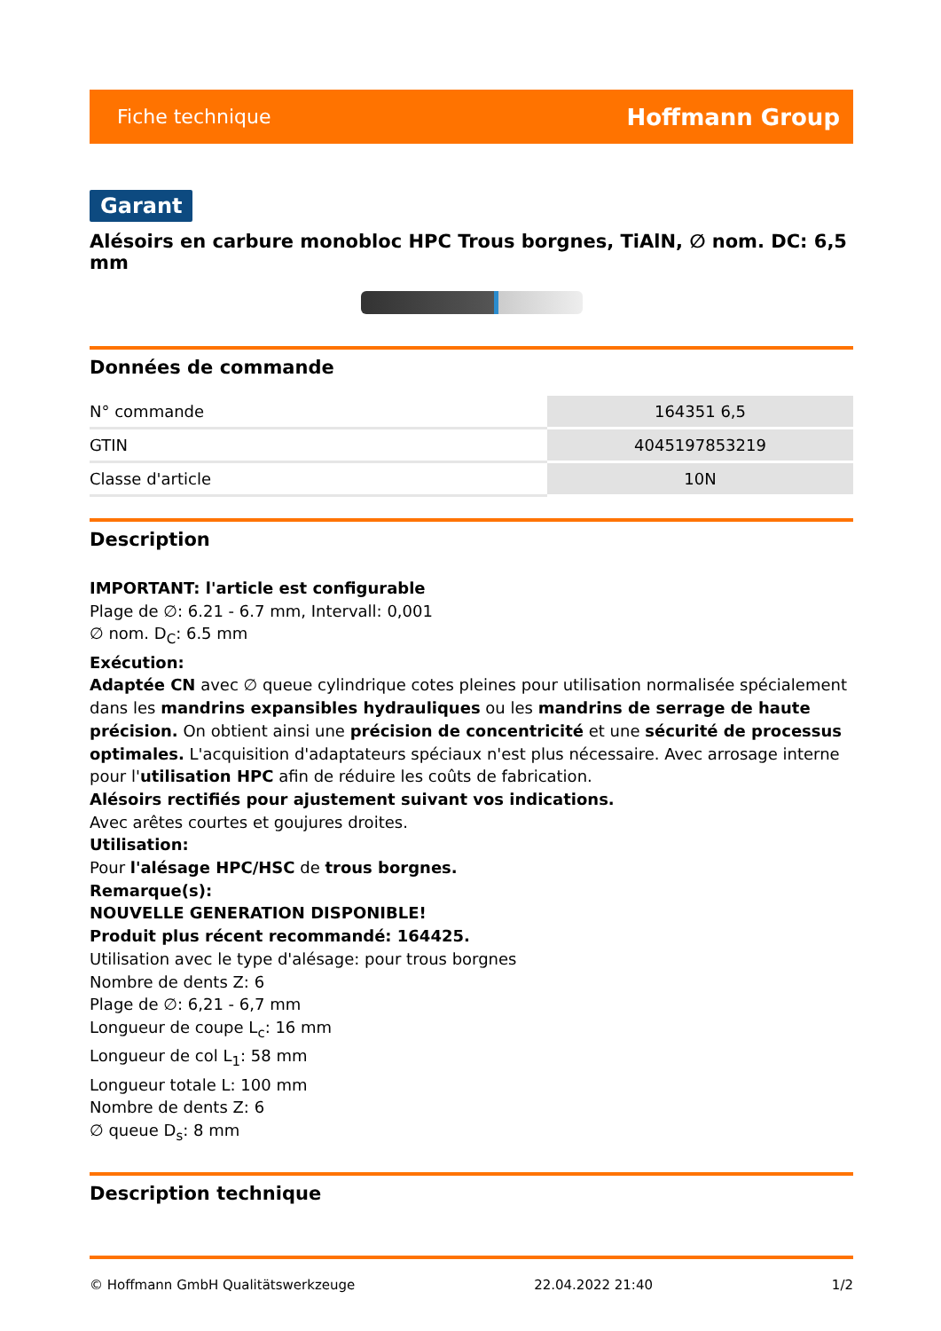Fiche technique Hoffmann Group
Garant
Alésoirs en carbure monobloc HPC Trous borgnes, TiAlN, ∅ nom. DC: 6,5 mm
Données de commande
| N° commande | 164351 6,5 |
| GTIN | 4045197853219 |
| Classe d'article | 10N |
Description
IMPORTANT: l'article est configurable
Plage de ∅: 6.21 - 6.7 mm, Intervall: 0,001
∅ nom. D<sub>C</sub>: 6.5 mm
Exécution:
Adaptée CN avec ∅ queue cylindrique cotes pleines pour utilisation normalisée spécialement dans les mandrins expansibles hydrauliques ou les mandrins de serrage de haute précision. On obtient ainsi une précision de concentricité et une sécurité de processus optimales. L'acquisition d'adaptateurs spéciaux n'est plus nécessaire. Avec arrosage interne pour l'utilisation HPC afin de réduire les coûts de fabrication.
Alésoirs rectifiés pour ajustement suivant vos indications.
Avec arêtes courtes et goujures droites.
Utilisation:
Pour l'alésage HPC/HSC de trous borgnes.
Remarque(s):
NOUVELLE GENERATION DISPONIBLE!
Produit plus récent recommandé: 164425.
Utilisation avec le type d'alésage: pour trous borgnes
Nombre de dents Z: 6
Plage de ∅: 6,21 - 6,7 mm
Longueur de coupe L<sub>c</sub>: 16 mm
Longueur de col L<sub>1</sub>: 58 mm
Longueur totale L: 100 mm
Nombre de dents Z: 6
∅ queue D<sub>s</sub>: 8 mm
Description technique
© Hoffmann GmbH Qualitätswerkzeuge 22.04.2022 21:40 1/2